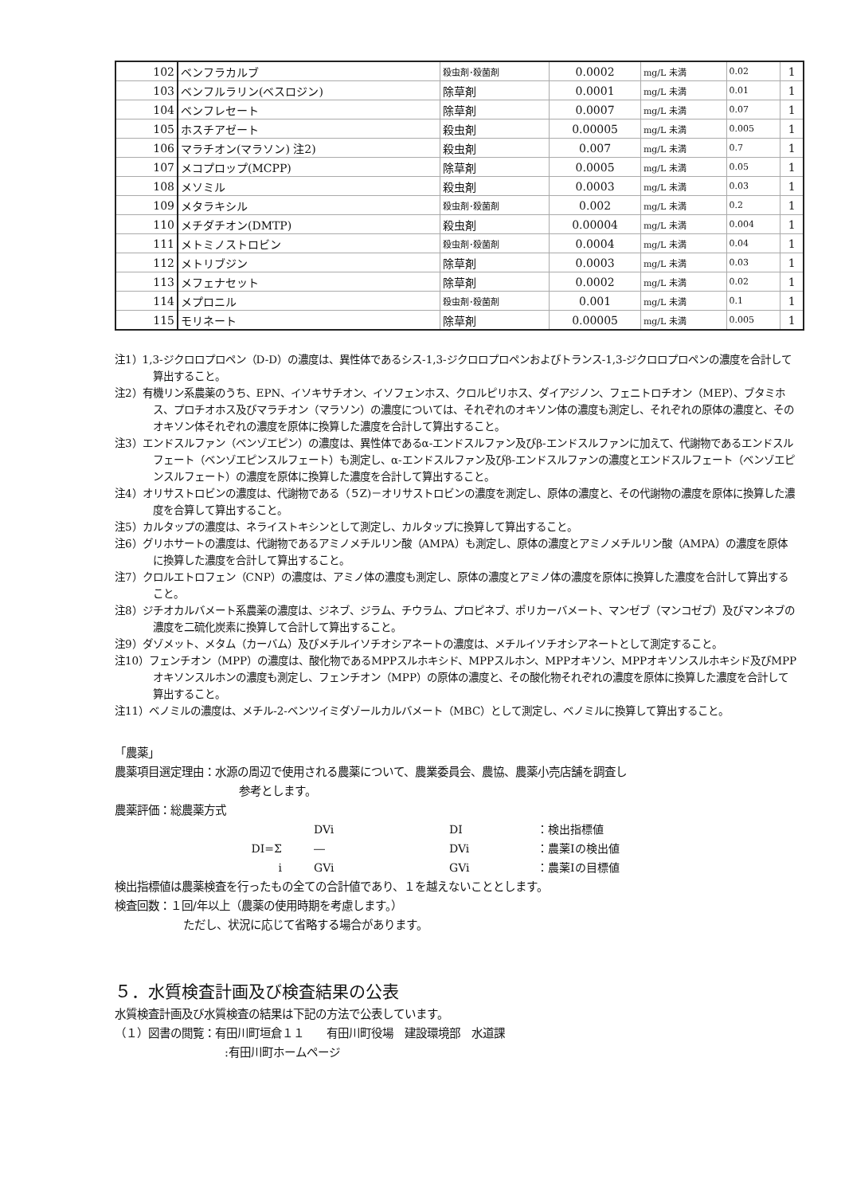| 102 | ベンフラカルブ | 殺虫剤･殺菌剤 | 0.0002 | mg/L 未満 | 0.02 | 1 |
| 103 | ベンフルラリン(ベスロジン) | 除草剤 | 0.0001 | mg/L 未満 | 0.01 | 1 |
| 104 | ベンフレセート | 除草剤 | 0.0007 | mg/L 未満 | 0.07 | 1 |
| 105 | ホスチアゼート | 殺虫剤 | 0.00005 | mg/L 未満 | 0.005 | 1 |
| 106 | マラチオン(マラソン) 注2) | 殺虫剤 | 0.007 | mg/L 未満 | 0.7 | 1 |
| 107 | メコプロップ(MCPP) | 除草剤 | 0.0005 | mg/L 未満 | 0.05 | 1 |
| 108 | メソミル | 殺虫剤 | 0.0003 | mg/L 未満 | 0.03 | 1 |
| 109 | メタラキシル | 殺虫剤･殺菌剤 | 0.002 | mg/L 未満 | 0.2 | 1 |
| 110 | メチダチオン(DMTP) | 殺虫剤 | 0.00004 | mg/L 未満 | 0.004 | 1 |
| 111 | メトミノストロビン | 殺虫剤･殺菌剤 | 0.0004 | mg/L 未満 | 0.04 | 1 |
| 112 | メトリブジン | 除草剤 | 0.0003 | mg/L 未満 | 0.03 | 1 |
| 113 | メフェナセット | 除草剤 | 0.0002 | mg/L 未満 | 0.02 | 1 |
| 114 | メプロニル | 殺虫剤･殺菌剤 | 0.001 | mg/L 未満 | 0.1 | 1 |
| 115 | モリネート | 除草剤 | 0.00005 | mg/L 未満 | 0.005 | 1 |
注1）1,3-ジクロロプロペン（D-D）の濃度は、異性体であるシス-1,3-ジクロロプロペンおよびトランス-1,3-ジクロロプロペンの濃度を合計して算出すること。
注2）有機リン系農薬のうち、EPN、イソキサチオン、イソフェンホス、クロルピリホス、ダイアジノン、フェニトロチオン（MEP）、ブタミホス、プロチオホス及びマラチオン（マラソン）の濃度については、それぞれのオキソン体の濃度も測定し、それぞれの原体の濃度と、そのオキソン体それぞれの濃度を原体に換算した濃度を合計して算出すること。
注3）エンドスルファン（ベンゾエピン）の濃度は、異性体であるα-エンドスルファン及びβ-エンドスルファンに加えて、代謝物であるエンドスルフェート（ベンゾエピンスルフェート）も測定し、α-エンドスルファン及びβ-エンドスルファンの濃度とエンドスルフェート（ベンゾエピンスルフェート）の濃度を原体に換算した濃度を合計して算出すること。
注4）オリサストロビンの濃度は、代謝物である（５Z)－オリサストロビンの濃度を測定し、原体の濃度と、その代謝物の濃度を原体に換算した濃度を合算して算出すること。
注5）カルタップの濃度は、ネライストキシンとして測定し、カルタップに換算して算出すること。
注6）グリホサートの濃度は、代謝物であるアミノメチルリン酸（AMPA）も測定し、原体の濃度とアミノメチルリン酸（AMPA）の濃度を原体に換算した濃度を合計して算出すること。
注7）クロルエトロフェン（CNP）の濃度は、アミノ体の濃度も測定し、原体の濃度とアミノ体の濃度を原体に換算した濃度を合計して算出すること。
注8）ジチオカルバメート系農薬の濃度は、ジネブ、ジラム、チウラム、プロピネブ、ポリカーバメート、マンゼブ（マンコゼブ）及びマンネブの濃度を二硫化炭素に換算して合計して算出すること。
注9）ダゾメット、メタム（カーバム）及びメチルイソチオシアネートの濃度は、メチルイソチオシアネートとして測定すること。
注10）フェンチオン（MPP）の濃度は、酸化物であるMPPスルホキシド、MPPスルホン、MPPオキソン、MPPオキソンスルホキシド及びMPPオキソンスルホンの濃度も測定し、フェンチオン（MPP）の原体の濃度と、その酸化物それぞれの濃度を原体に換算した濃度を合計して算出すること。
注11）ベノミルの濃度は、メチル-2-ベンツイミダゾールカルバメート（MBC）として測定し、ベノミルに換算して算出すること。
「農薬」
農薬項目選定理由：水源の周辺で使用される農薬について、農業委員会、農協、農薬小売店舗を調査し
参考とします。
農薬評価：総農薬方式
DVi DI ：検出指標値 DI=Σ ― DVi ：農薬Iの検出値 i GVi GVi ：農薬Iの目標値
検出指標値は農薬検査を行ったもの全ての合計値であり、１を越えないこととします。
検査回数：１回/年以上（農薬の使用時期を考慮します。）
ただし、状況に応じて省略する場合があります。
５．水質検査計画及び検査結果の公表
水質検査計画及び水質検査の結果は下記の方法で公表しています。
（１）図書の閲覧：有田川町垣倉１１　　有田川町役場　建設環境部　水道課
:有田川町ホームページ